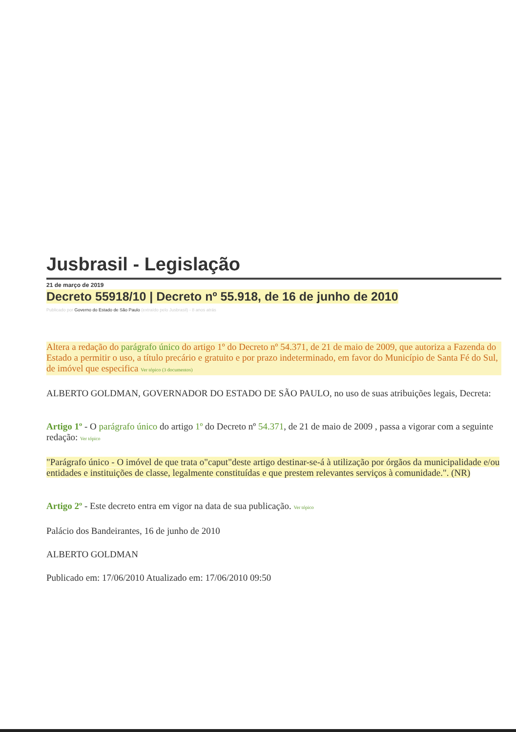Jusbrasil - Legislação
21 de março de 2019
Decreto 55918/10 | Decreto nº 55.918, de 16 de junho de 2010
Publicado por Governo do Estado de São Paulo (extraído pelo Jusbrasil) - 8 anos atrás
Altera a redação do parágrafo único do artigo 1º do Decreto nº 54.371, de 21 de maio de 2009, que autoriza a Fazenda do Estado a permitir o uso, a título precário e gratuito e por prazo indeterminado, em favor do Município de Santa Fé do Sul, de imóvel que especifica Ver tópico (3 documentos)
ALBERTO GOLDMAN, GOVERNADOR DO ESTADO DE SÃO PAULO, no uso de suas atribuições legais, Decreta:
Artigo 1º - O parágrafo único do artigo 1º do Decreto nº 54.371, de 21 de maio de 2009 , passa a vigorar com a seguinte redação: Ver tópico
"Parágrafo único - O imóvel de que trata o"caput"deste artigo destinar-se-á à utilização por órgãos da municipalidade e/ou entidades e instituições de classe, legalmente constituídas e que prestem relevantes serviços à comunidade.". (NR)
Artigo 2º - Este decreto entra em vigor na data de sua publicação. Ver tópico
Palácio dos Bandeirantes, 16 de junho de 2010
ALBERTO GOLDMAN
Publicado em: 17/06/2010 Atualizado em: 17/06/2010 09:50